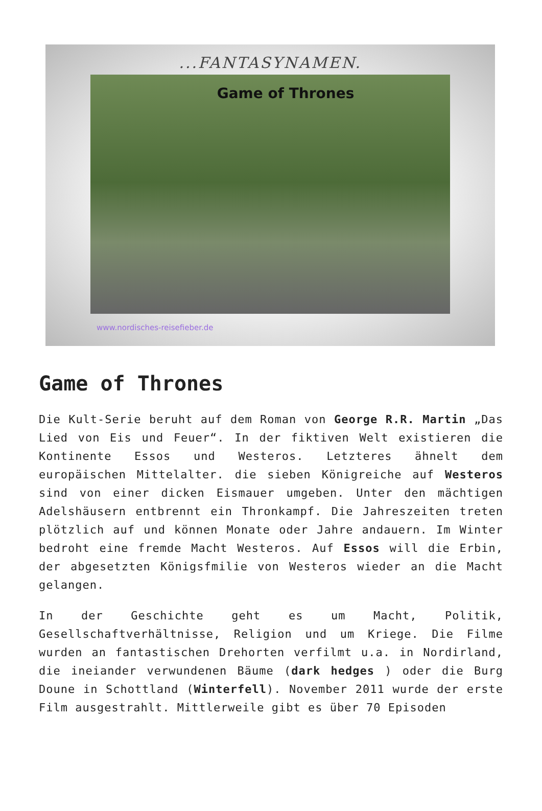...FANTASYNAMEN.
Game of Thrones
www.nordisches-reisefieber.de
Game of Thrones
Die Kult-Serie beruht auf dem Roman von George R.R. Martin „Das Lied von Eis und Feuer“. In der fiktiven Welt existieren die Kontinente Essos und Westeros. Letzteres ähnelt dem europäischen Mittelalter. die sieben Königreiche auf Westeros sind von einer dicken Eismauer umgeben. Unter den mächtigen Adelshäusern entbrennt ein Thronkampf. Die Jahreszeiten treten plötzlich auf und können Monate oder Jahre andauern. Im Winter bedroht eine fremde Macht Westeros. Auf Essos will die Erbin, der abgesetzten Königsfmilie von Westeros wieder an die Macht gelangen.
In der Geschichte geht es um Macht, Politik, Gesellschaftverhältnisse, Religion und um Kriege. Die Filme wurden an fantastischen Drehorten verfilmt u.a. in Nordirland, die ineiander verwundenen Bäume (dark hedges ) oder die Burg Doune in Schottland (Winterfell). November 2011 wurde der erste Film ausgestrahlt. Mittlerweile gibt es über 70 Episoden